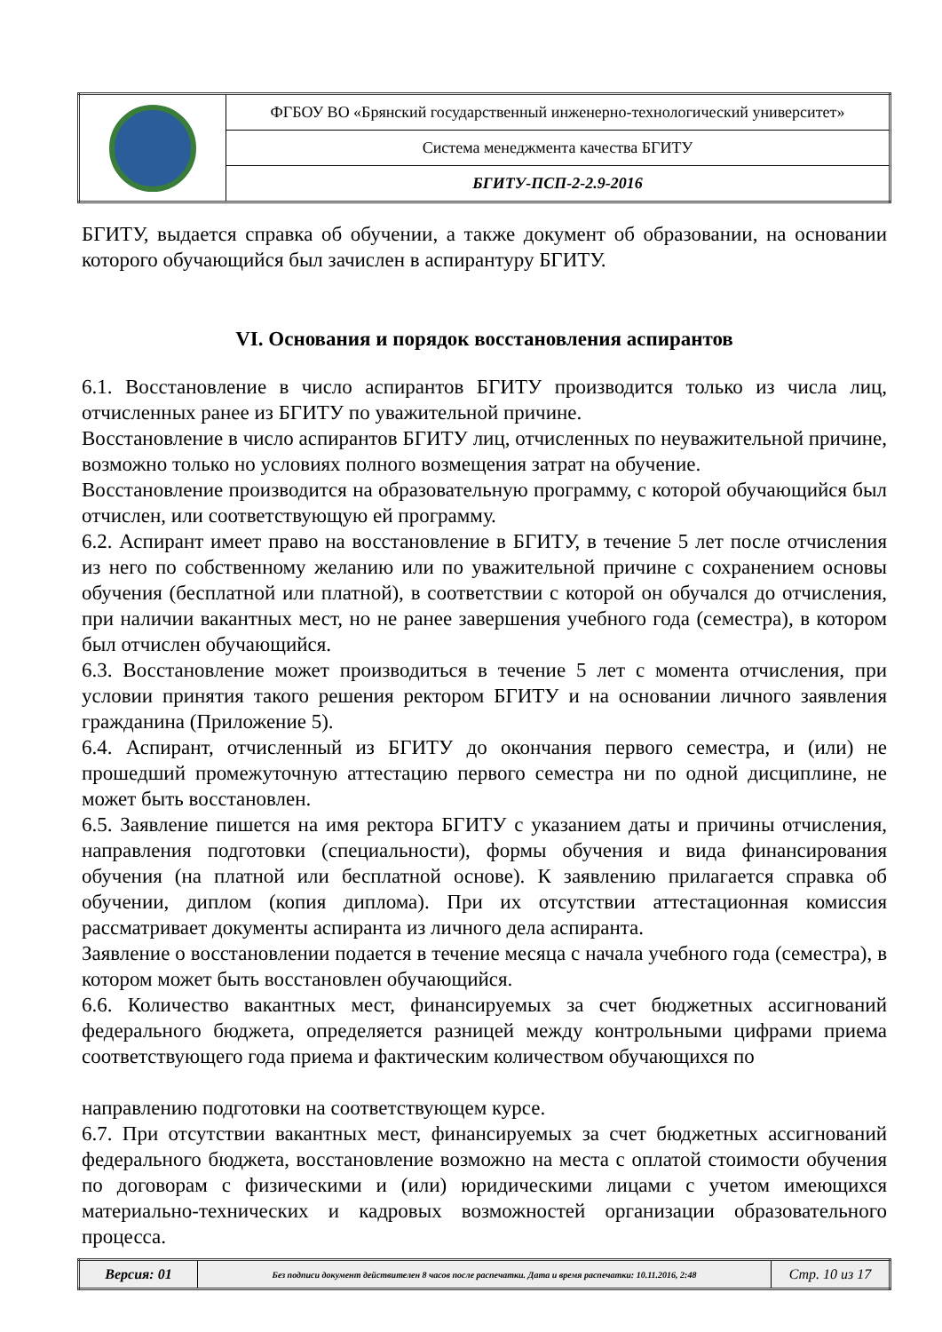| | ФГБОУ ВО «Брянский государственный инженерно-технологический университет» |
| | Система менеджмента качества БГИТУ |
| | БГИТУ-ПСП-2-2.9-2016 |
БГИТУ, выдается справка об обучении, а также документ об образовании, на основании которого обучающийся был зачислен в аспирантуру БГИТУ.
VI. Основания и порядок восстановления аспирантов
6.1. Восстановление в число аспирантов БГИТУ производится только из числа лиц, отчисленных ранее из БГИТУ по уважительной причине.
Восстановление в число аспирантов БГИТУ лиц, отчисленных по неуважительной причине, возможно только но условиях полного возмещения затрат на обучение.
Восстановление производится на образовательную программу, с которой обучающийся был отчислен, или соответствующую ей программу.
6.2. Аспирант имеет право на восстановление в БГИТУ, в течение 5 лет после отчисления из него по собственному желанию или по уважительной причине с сохранением основы обучения (бесплатной или платной), в соответствии с которой он обучался до отчисления, при наличии вакантных мест, но не ранее завершения учебного года (семестра), в котором был отчислен обучающийся.
6.3. Восстановление может производиться в течение 5 лет с момента отчисления, при условии принятия такого решения ректором БГИТУ и на основании личного заявления гражданина (Приложение 5).
6.4. Аспирант, отчисленный из БГИТУ до окончания первого семестра, и (или) не прошедший промежуточную аттестацию первого семестра ни по одной дисциплине, не может быть восстановлен.
6.5. Заявление пишется на имя ректора БГИТУ с указанием даты и причины отчисления, направления подготовки (специальности), формы обучения и вида финансирования обучения (на платной или бесплатной основе). К заявлению прилагается справка об обучении, диплом (копия диплома). При их отсутствии аттестационная комиссия рассматривает документы аспиранта из личного дела аспиранта.
Заявление о восстановлении подается в течение месяца с начала учебного года (семестра), в котором может быть восстановлен обучающийся.
6.6. Количество вакантных мест, финансируемых за счет бюджетных ассигнований федерального бюджета, определяется разницей между контрольными цифрами приема соответствующего года приема и фактическим количеством обучающихся по
направлению подготовки на соответствующем курсе.
6.7. При отсутствии вакантных мест, финансируемых за счет бюджетных ассигнований федерального бюджета, восстановление возможно на места с оплатой стоимости обучения по договорам с физическими и (или) юридическими лицами с учетом имеющихся материально-технических и кадровых возможностей организации образовательного процесса.
| Версия: 01 | Без подписи документ действителен 8 часов после распечатки. Дата и время распечатки: 10.11.2016, 2:48 | Стр. 10 из 17 |